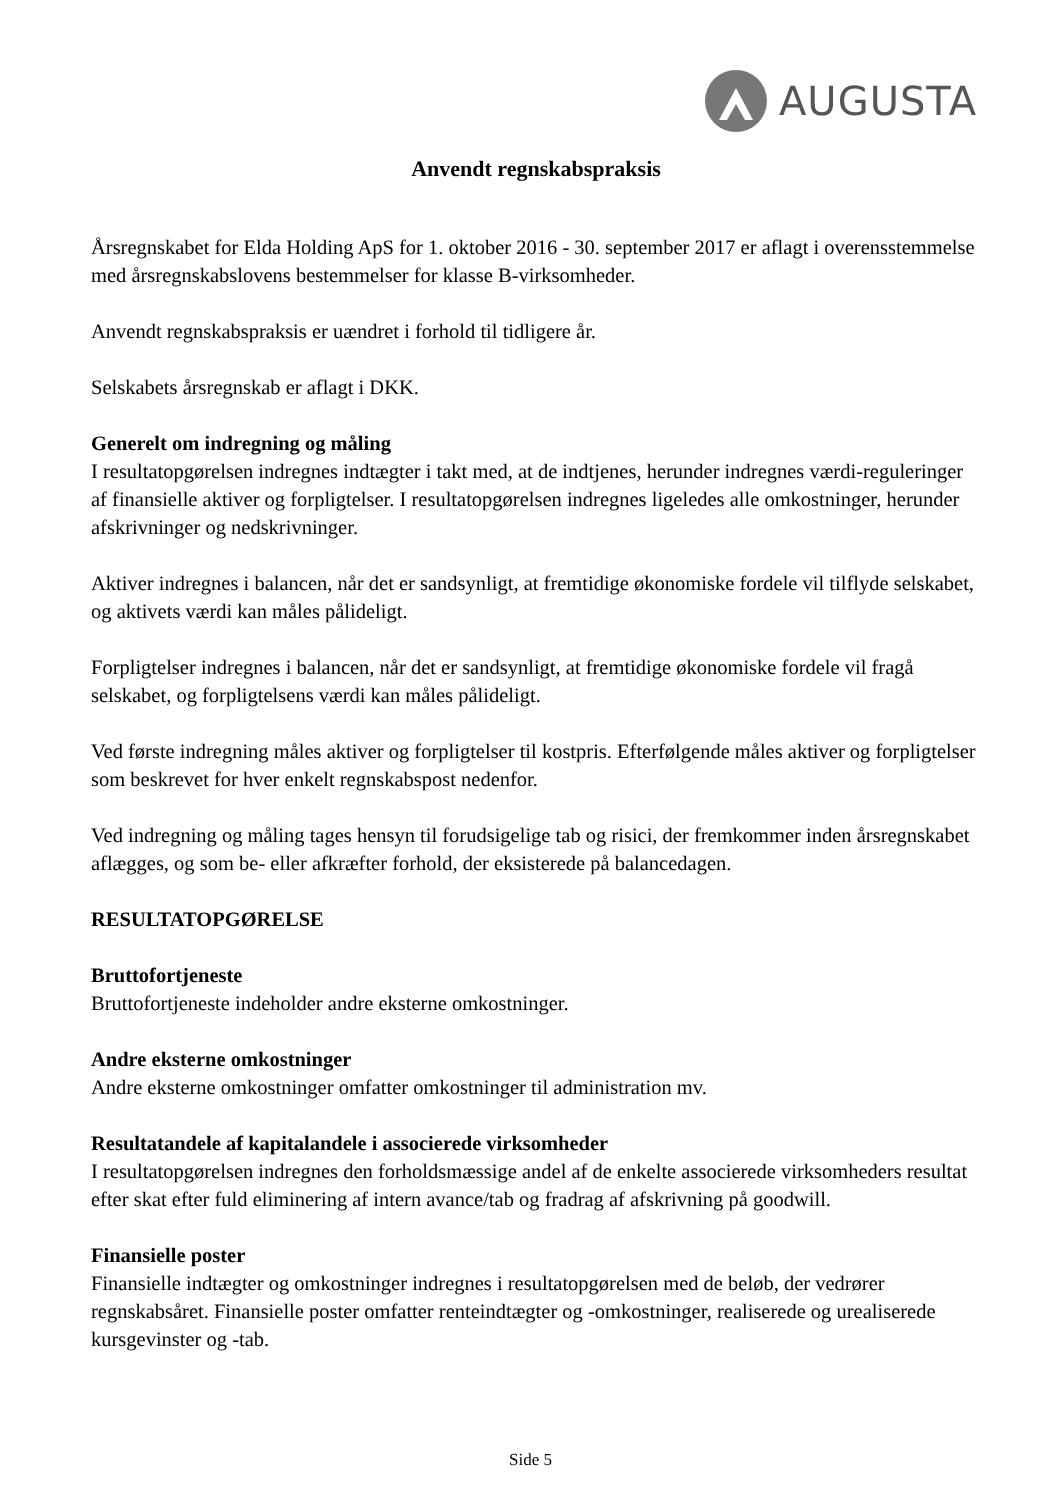AUGUSTA
Anvendt regnskabspraksis
Årsregnskabet for Elda Holding ApS for 1. oktober 2016 - 30. september 2017 er aflagt i overensstemmelse med årsregnskabslovens bestemmelser for klasse B-virksomheder.
Anvendt regnskabspraksis er uændret i forhold til tidligere år.
Selskabets årsregnskab er aflagt i DKK.
Generelt om indregning og måling
I resultatopgørelsen indregnes indtægter i takt med, at de indtjenes, herunder indregnes værdi-reguleringer af finansielle aktiver og forpligtelser. I resultatopgørelsen indregnes ligeledes alle omkostninger, herunder afskrivninger og nedskrivninger.
Aktiver indregnes i balancen, når det er sandsynligt, at fremtidige økonomiske fordele vil tilflyde selskabet, og aktivets værdi kan måles pålideligt.
Forpligtelser indregnes i balancen, når det er sandsynligt, at fremtidige økonomiske fordele vil fragå selskabet, og forpligtelsens værdi kan måles pålideligt.
Ved første indregning måles aktiver og forpligtelser til kostpris. Efterfølgende måles aktiver og forpligtelser som beskrevet for hver enkelt regnskabspost nedenfor.
Ved indregning og måling tages hensyn til forudsigelige tab og risici, der fremkommer inden årsregnskabet aflægges, og som be- eller afkræfter forhold, der eksisterede på balancedagen.
RESULTATOPGØRELSE
Bruttofortjeneste
Bruttofortjeneste indeholder andre eksterne omkostninger.
Andre eksterne omkostninger
Andre eksterne omkostninger omfatter omkostninger til administration mv.
Resultatandele af kapitalandele i associerede virksomheder
I resultatopgørelsen indregnes den forholdsmæssige andel af de enkelte associerede virksomheders resultat efter skat efter fuld eliminering af intern avance/tab og fradrag af afskrivning på goodwill.
Finansielle poster
Finansielle indtægter og omkostninger indregnes i resultatopgørelsen med de beløb, der vedrører regnskabsåret. Finansielle poster omfatter renteindtægter og -omkostninger, realiserede og urealiserede kursgevinster og -tab.
Side 5